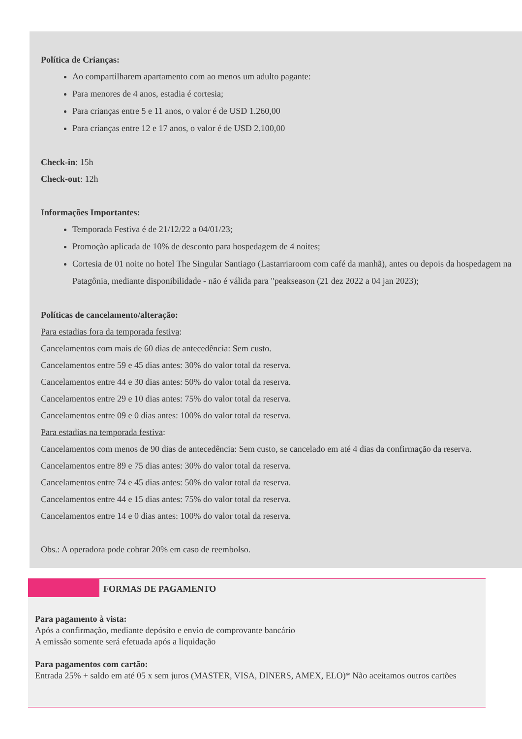Política de Crianças:
Ao compartilharem apartamento com ao menos um adulto pagante:
Para menores de 4 anos, estadia é cortesia;
Para crianças entre 5 e 11 anos, o valor é de USD 1.260,00
Para crianças entre 12 e 17 anos, o valor é de USD 2.100,00
Check-in: 15h
Check-out: 12h
Informações Importantes:
Temporada Festiva é de 21/12/22 a 04/01/23;
Promoção aplicada de 10% de desconto para hospedagem de 4 noites;
Cortesia de 01 noite no hotel The Singular Santiago (Lastarriaroom com café da manhã), antes ou depois da hospedagem na Patagônia, mediante disponibilidade - não é válida para "peakseason (21 dez 2022 a 04 jan 2023);
Políticas de cancelamento/alteração:
Para estadias fora da temporada festiva:
Cancelamentos com mais de 60 dias de antecedência: Sem custo.
Cancelamentos entre 59 e 45 dias antes: 30% do valor total da reserva.
Cancelamentos entre 44 e 30 dias antes: 50% do valor total da reserva.
Cancelamentos entre 29 e 10 dias antes: 75% do valor total da reserva.
Cancelamentos entre 09 e 0 dias antes: 100% do valor total da reserva.
Para estadias na temporada festiva:
Cancelamentos com menos de 90 dias de antecedência: Sem custo, se cancelado em até 4 dias da confirmação da reserva.
Cancelamentos entre 89 e 75 dias antes: 30% do valor total da reserva.
Cancelamentos entre 74 e 45 dias antes: 50% do valor total da reserva.
Cancelamentos entre 44 e 15 dias antes: 75% do valor total da reserva.
Cancelamentos entre 14 e 0 dias antes: 100% do valor total da reserva.
Obs.: A operadora pode cobrar 20% em caso de reembolso.
FORMAS DE PAGAMENTO
Para pagamento à vista:
Após a confirmação, mediante depósito e envio de comprovante bancário
A emissão somente será efetuada após a liquidação
Para pagamentos com cartão:
Entrada 25% + saldo em até 05 x sem juros (MASTER, VISA, DINERS, AMEX, ELO)* Não aceitamos outros cartões